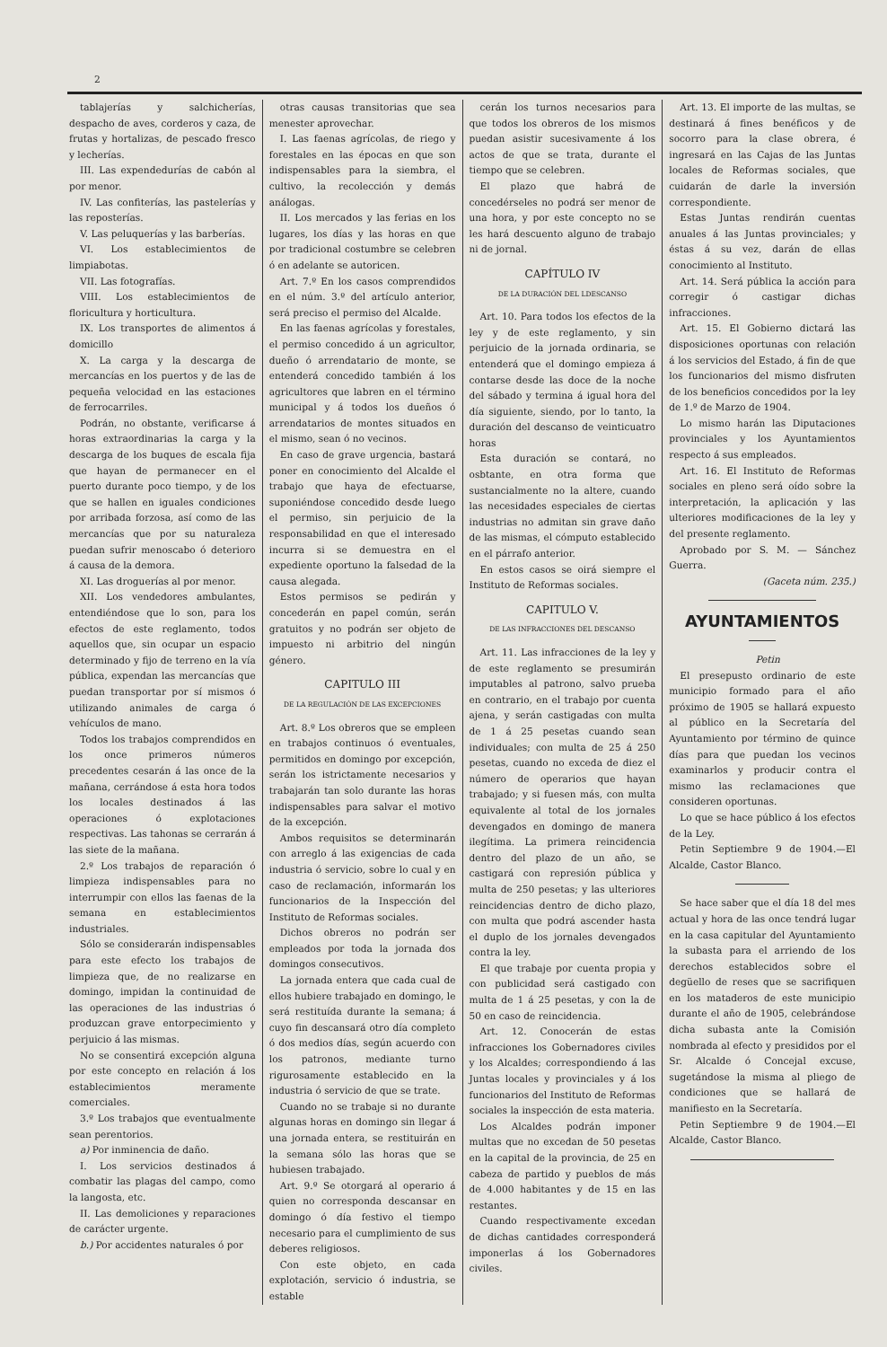2
tablajerías y salchicherías, despacho de aves, corderos y caza, de frutas y hortalizas, de pescado fresco y lecherías.
III. Las expendedurías de cabón al por menor.
IV. Las confiterías, las pastelerías y las reposterías.
V. Las peluquerías y las barberías.
VI. Los establecimientos de limpiabotas.
VII. Las fotografías.
VIII. Los establecimientos de floricultura y horticultura.
IX. Los transportes de alimentos á domicillo
X. La carga y la descarga de mercancías en los puertos y de las de pequeña velocidad en las estaciones de ferrocarriles.
Podrán, no obstante, verificarse á horas extraordinarias la carga y la descarga de los buques de escala fija que hayan de permanecer en el puerto durante poco tiempo, y de los que se hallen en iguales condiciones por arribada forzosa, así como de las mercancías que por su naturaleza puedan sufrir menoscabo ó deterioro á causa de la demora.
XI. Las droguerías al por menor.
XII. Los vendedores ambulantes, entendiéndose que lo son, para los efectos de este reglamento, todos aquellos que, sin ocupar un espacio determinado y fijo de terreno en la vía pública, expendan las mercancías que puedan transportar por sí mismos ó utilizando animales de carga ó vehículos de mano.
Todos los trabajos comprendidos en los once primeros números precedentes cesarán á las once de la mañana, cerrándose á esta hora todos los locales destinados á las operaciones ó explotaciones respectivas. Las tahonas se cerrarán á las siete de la mañana.
2.º Los trabajos de reparación ó limpieza indispensables para no interrumpir con ellos las faenas de la semana en establecimientos industriales.
Sólo se considerarán indispensables para este efecto los trabajos de limpieza que, de no realizarse en domingo, impidan la continuidad de las operaciones de las industrias ó produzcan grave entorpecimiento y perjuicio á las mismas.
No se consentirá excepción alguna por este concepto en relación á los establecimientos meramente comerciales.
3.º Los trabajos que eventualmente sean perentorios.
a) Por inminencia de daño.
I. Los servicios destinados á combatir las plagas del campo, como la langosta, etc.
II. Las demoliciones y reparaciones de carácter urgente.
b.) Por accidentes naturales ó por
otras causas transitorias que sea menester aprovechar.
I. Las faenas agrícolas, de riego y forestales en las épocas en que son indispensables para la siembra, el cultivo, la recolección y demás análogas.
II. Los mercados y las ferias en los lugares, los días y las horas en que por tradicional costumbre se celebren ó en adelante se autoricen.
Art. 7.º En los casos comprendidos en el núm. 3.º del artículo anterior, será preciso el permiso del Alcalde.
En las faenas agrícolas y forestales, el permiso concedido á un agricultor, dueño ó arrendatario de monte, se entenderá concedido también á los agricultores que labren en el término municipal y á todos los dueños ó arrendatarios de montes situados en el mismo, sean ó no vecinos.
En caso de grave urgencia, bastará poner en conocimiento del Alcalde el trabajo que haya de efectuarse, suponiéndose concedido desde luego el permiso, sin perjuicio de la responsabilidad en que el interesado incurra si se demuestra en el expediente oportuno la falsedad de la causa alegada.
Estos permisos se pedirán y concederán en papel común, serán gratuitos y no podrán ser objeto de impuesto ni arbitrio del ningún género.
CAPITULO III
DE LA REGULACIÓN DE LAS EXCEPCIONES
Art. 8.º Los obreros que se empleen en trabajos continuos ó eventuales, permitidos en domingo por excepción, serán los istrictamente necesarios y trabajarán tan solo durante las horas indispensables para salvar el motivo de la excepción.
Ambos requisitos se determinarán con arreglo á las exigencias de cada industria ó servicio, sobre lo cual y en caso de reclamación, informarán los funcionarios de la Inspección del Instituto de Reformas sociales.
Dichos obreros no podrán ser empleados por toda la jornada dos domingos consecutivos.
La jornada entera que cada cual de ellos hubiere trabajado en domingo, le será restituída durante la semana; á cuyo fin descansará otro día completo ó dos medios días, según acuerdo con los patronos, mediante turno rigurosamente establecido en la industria ó servicio de que se trate.
Cuando no se trabaje si no durante algunas horas en domingo sin llegar á una jornada entera, se restituirán en la semana sólo las horas que se hubiesen trabajado.
Art. 9.º Se otorgará al operario á quien no corresponda descansar en domingo ó día festivo el tiempo necesario para el cumplimiento de sus deberes religiosos.
Con este objeto, en cada explotación, servicio ó industria, se estable
cerán los turnos necesarios para que todos los obreros de los mismos puedan asistir sucesivamente á los actos de que se trata, durante el tiempo que se celebren.
El plazo que habrá de concedérseles no podrá ser menor de una hora, y por este concepto no se les hará descuento alguno de trabajo ni de jornal.
CAPÍTULO IV
DE LA DURACIÓN DEL LDESCANSO
Art. 10. Para todos los efectos de la ley y de este reglamento, y sin perjuicio de la jornada ordinaria, se entenderá que el domingo empieza á contarse desde las doce de la noche del sábado y termina á igual hora del día siguiente, siendo, por lo tanto, la duración del descanso de veinticuatro horas
Esta duración se contará, no osbtante, en otra forma que sustancialmente no la altere, cuando las necesidades especiales de ciertas industrias no admitan sin grave daño de las mismas, el cómputo establecido en el párrafo anterior.
En estos casos se oirá siempre el Instituto de Reformas sociales.
CAPITULO V.
DE LAS INFRACCIONES DEL DESCANSO
Art. 11. Las infracciones de la ley y de este reglamento se presumirán imputables al patrono, salvo prueba en contrario, en el trabajo por cuenta ajena, y serán castigadas con multa de 1 á 25 pesetas cuando sean individuales; con multa de 25 á 250 pesetas, cuando no exceda de diez el número de operarios que hayan trabajado; y si fuesen más, con multa equivalente al total de los jornales devengados en domingo de manera ilegítima. La primera reincidencia dentro del plazo de un año, se castigará con represión pública y multa de 250 pesetas; y las ulteriores reincidencias dentro de dicho plazo, con multa que podrá ascender hasta el duplo de los jornales devengados contra la ley.
El que trabaje por cuenta propia y con publicidad será castigado con multa de 1 á 25 pesetas, y con la de 50 en caso de reincidencia.
Art. 12. Conocerán de estas infracciones los Gobernadores civiles y los Alcaldes; correspondiendo á las Juntas locales y provinciales y á los funcionarios del Instituto de Reformas sociales la inspección de esta materia.
Los Alcaldes podrán imponer multas que no excedan de 50 pesetas en la capital de la provincia, de 25 en cabeza de partido y pueblos de más de 4.000 habitantes y de 15 en las restantes.
Cuando respectivamente excedan de dichas cantidades corresponderá imponerlas á los Gobernadores civiles.
Art. 13. El importe de las multas, se destinará á fines benéficos y de socorro para la clase obrera, é ingresará en las Cajas de las Juntas locales de Reformas sociales, que cuidarán de darle la inversión correspondiente.
Estas Juntas rendirán cuentas anuales á las Juntas provinciales; y éstas á su vez, darán de ellas conocimiento al Instituto.
Art. 14. Será pública la acción para corregir ó castigar dichas infracciones.
Art. 15. El Gobierno dictará las disposiciones oportunas con relación á los servicios del Estado, á fin de que los funcionarios del mismo disfruten de los beneficios concedidos por la ley de 1.º de Marzo de 1904.
Lo mismo harán las Diputaciones provinciales y los Ayuntamientos respecto á sus empleados.
Art. 16. El Instituto de Reformas sociales en pleno será oído sobre la interpretación, la aplicación y las ulteriores modificaciones de la ley y del presente reglamento.
Aprobado por S. M. — Sánchez Guerra.
(Gaceta núm. 235.)
AYUNTAMIENTOS
Petin
El presepusto ordinario de este municipio formado para el año próximo de 1905 se hallará expuesto al público en la Secretaría del Ayuntamiento por término de quince días para que puedan los vecinos examinarlos y producir contra el mismo las reclamaciones que consideren oportunas.
Lo que se hace público á los efectos de la Ley.
Petin Septiembre 9 de 1904.—El Alcalde, Castor Blanco.
Se hace saber que el día 18 del mes actual y hora de las once tendrá lugar en la casa capitular del Ayuntamiento la subasta para el arriendo de los derechos establecidos sobre el degüello de reses que se sacrifiquen en los mataderos de este municipio durante el año de 1905, celebrándose dicha subasta ante la Comisión nombrada al efecto y presididos por el Sr. Alcalde ó Concejal excuse, sugetándose la misma al pliego de condiciones que se hallará de manifiesto en la Secretaría.
Petin Septiembre 9 de 1904.—El Alcalde, Castor Blanco.